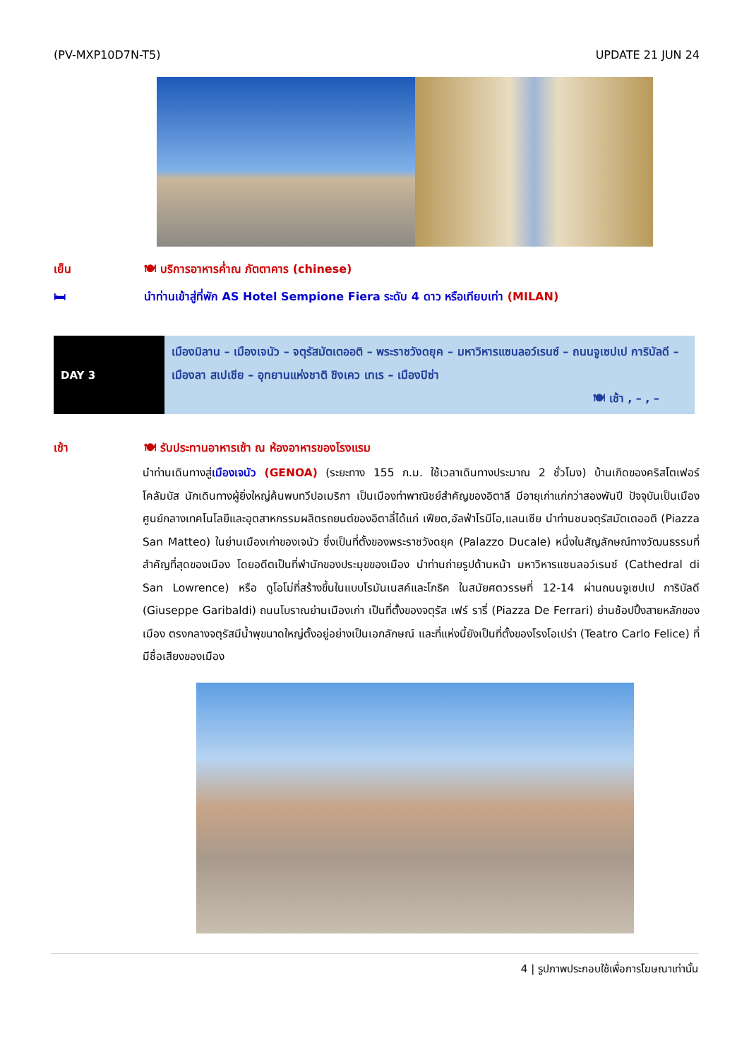(PV-MXP10D7N-T5) UPDATE 21 JUN 24
เย็น 🍽 บริการอาหารค่ำณ ภัตตาคาร (chinese)
🛏 นำท่านเข้าสู่ที่พัก AS Hotel Sempione Fiera ระดับ 4 ดาว หรือเทียบเท่า (MILAN)
| DAY 3 | เมืองมิลาน – เมืองเจนัว – จตุรัสมัตเตออติ – พระราชวังดยุค – มหาวิหารแซนลอว์เรนซ์ – ถนนจูเซปเป การิบัลดี – เมืองลา สเปเชีย – อุทยานแห่งชาติ ชิงเคว เทเร – เมืองปิซ่า 🍽 เช้า , – , – |
เช้า 🍽 รับประทานอาหารเช้า ณ ห้องอาหารของโรงแรม
นำท่านเดินทางสู่เมืองเจนัว (GENOA) (ระยะทาง 155 ก.ม. ใช้เวลาเดินทางประมาณ 2 ชั่วโมง) บ้านเกิดของคริสโตเฟอร์ โคลัมบัส นักเดินทางผู้ยิ่งใหญ่ค้นพบทวีปอเมริกา เป็นเมืองท่าพาณิชย์สำคัญของอิตาลี มีอายุเก่าแก่กว่าสองพันปี ปัจจุบันเป็นเมืองศูนย์กลางเทคโนโลยีและอุตสาหกรรมผลิตรถยนต์ของอิตาลี่ได้แก่ เฟียต,อัลฟ่าโรมีโอ,แลนเซีย นำท่านชมจตุรัสมัตเตออติ (Piazza San Matteo) ในย่านเมืองเก่าของเจนัว ซึ่งเป็นที่ตั้งของพระราชวังดยุค (Palazzo Ducale) หนึ่งในสัญลักษณ์ทางวัฒนธรรมที่สำคัญที่สุดของเมือง โดยอดีตเป็นที่พำนักของประมุขของเมือง นำท่านถ่ายรูปด้านหน้า มหาวิหารแซนลอว์เรนซ์ (Cathedral di San Lowrence) หรือ ดูโอโม่ที่สร้างขึ้นในแบบโรมันเนสค์และโกธิค ในสมัยศตวรรษที่ 12-14 ผ่านถนนจูเซปเป การิบัลดี (Giuseppe Garibaldi) ถนนโบราณย่านเมืองเก่า เป็นที่ตั้งของจตุรัส เฟร์ รารี่ (Piazza De Ferrari) ย่านช้อปปิ้งสายหลักของเมือง ตรงกลางจตุรัสมีน้ำพุขนาดใหญ่ตั้งอยู่อย่างเป็นเอกลักษณ์ และที่แห่งนี้ยังเป็นที่ตั้งของโรงโอเปร่า (Teatro Carlo Felice) ที่มีชื่อเสียงของเมือง
4 | รูปภาพประกอบใช้เพื่อการโฆษณาเท่านั้น